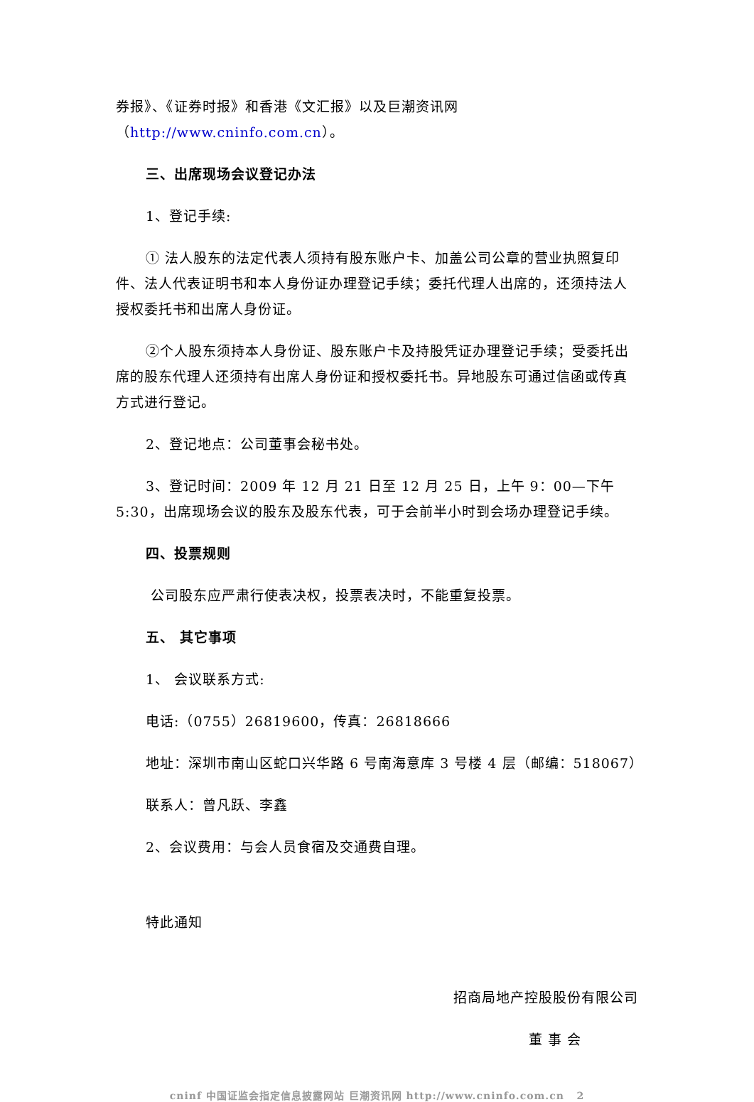券报》、《证券时报》和香港《文汇报》以及巨潮资讯网（http://www.cninfo.com.cn）。
三、出席现场会议登记办法
1、登记手续:
① 法人股东的法定代表人须持有股东账户卡、加盖公司公章的营业执照复印件、法人代表证明书和本人身份证办理登记手续；委托代理人出席的，还须持法人授权委托书和出席人身份证。
②个人股东须持本人身份证、股东账户卡及持股凭证办理登记手续；受委托出席的股东代理人还须持有出席人身份证和授权委托书。异地股东可通过信函或传真方式进行登记。
2、登记地点：公司董事会秘书处。
3、登记时间：2009 年 12 月 21 日至 12 月 25 日，上午 9：00—下午 5:30，出席现场会议的股东及股东代表，可于会前半小时到会场办理登记手续。
四、投票规则
公司股东应严肃行使表决权，投票表决时，不能重复投票。
五、 其它事项
1、 会议联系方式:
电话:（0755）26819600，传真：26818666
地址：深圳市南山区蛇口兴华路 6 号南海意库 3 号楼 4 层（邮编：518067）
联系人：曾凡跃、李鑫
2、会议费用：与会人员食宿及交通费自理。
特此通知
招商局地产控股股份有限公司
董 事 会
cninf 中国证监会指定信息披露网站 巨潮资讯网 http://www.cninfo.com.cn 2